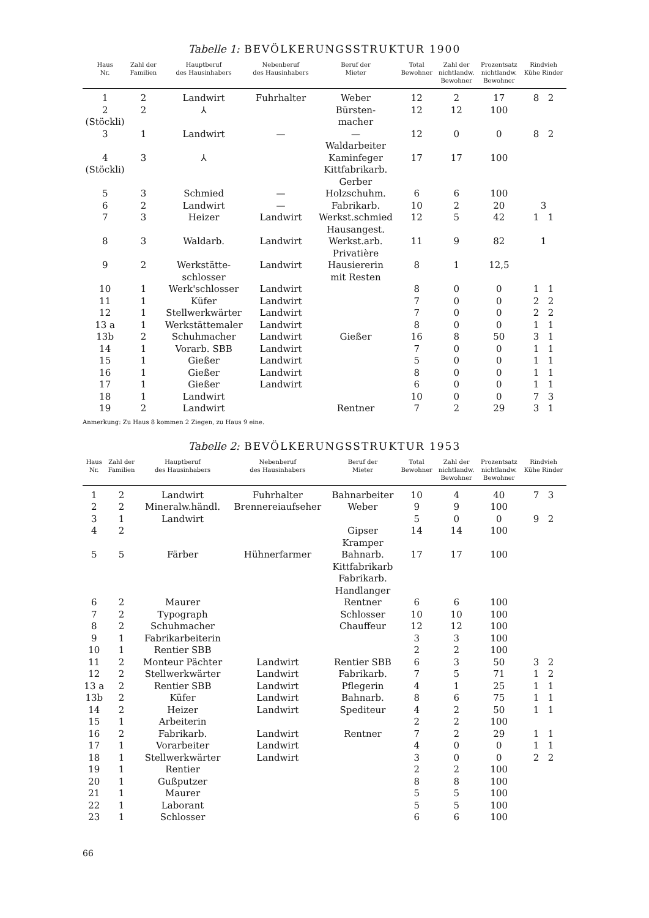Tabelle 1: BEVÖLKERUNGSSTRUKTUR 1900
| Haus Nr. | Zahl der Familien | Hauptberuf des Hausinhabers | Nebenberuf des Hausinhabers | Beruf der Mieter | Total Bewohner | Zahl der nichtlandw. Bewohner | Prozentsatz nichtlandw. Bewohner | Rindvieh Kühe Rinder |
| --- | --- | --- | --- | --- | --- | --- | --- | --- |
| 1 | 2 | Landwirt | Fuhrhalter | Weber | 12 | 2 | 17 | 8 2 |
| 2 (Stöckli) | 2 | ⅄ | | Bürsten- macher | 12 | 12 | 100 | |
| 3 | 1 | Landwirt | — | — Waldarbeiter | 12 | 0 | 0 | 8 2 |
| 4 (Stöckli) | 3 | ⅄ | | Kaminfeger Kittfabrikarb. Gerber | 17 | 17 | 100 | |
| 5 | 3 | Schmied | — | Holzschuhm. | 6 | 6 | 100 | |
| 6 | 2 | Landwirt | — | Fabrikarb. | 10 | 2 | 20 | 3 |
| 7 | 3 | Heizer | Landwirt | Werkst.schmied Hausangest. | 12 | 5 | 42 | 1 1 |
| 8 | 3 | Waldarb. | Landwirt | Werkst.arb. Privatière | 11 | 9 | 82 | 1 |
| 9 | 2 | Werkstätte- schlosser | Landwirt | Hausiererin mit Resten | 8 | 1 | 12,5 | |
| 10 | 1 | Werk'schlosser | Landwirt | | 8 | 0 | 0 | 1 1 |
| 11 | 1 | Küfer | Landwirt | | 7 | 0 | 0 | 2 2 |
| 12 | 1 | Stellwerkwärter | Landwirt | | 7 | 0 | 0 | 2 2 |
| 13 a | 1 | Werkstättemaler | Landwirt | | 8 | 0 | 0 | 1 1 |
| 13b | 2 | Schuhmacher | Landwirt | Gießer | 16 | 8 | 50 | 3 1 |
| 14 | 1 | Vorarb. SBB | Landwirt | | 7 | 0 | 0 | 1 1 |
| 15 | 1 | Gießer | Landwirt | | 5 | 0 | 0 | 1 1 |
| 16 | 1 | Gießer | Landwirt | | 8 | 0 | 0 | 1 1 |
| 17 | 1 | Gießer | Landwirt | | 6 | 0 | 0 | 1 1 |
| 18 | 1 | Landwirt | | | 10 | 0 | 0 | 7 3 |
| 19 | 2 | Landwirt | | Rentner | 7 | 2 | 29 | 3 1 |
Anmerkung: Zu Haus 8 kommen 2 Ziegen, zu Haus 9 eine.
Tabelle 2: BEVÖLKERUNGSSTRUKTUR 1953
| Haus Nr. | Zahl der Familien | Hauptberuf des Hausinhabers | Nebenberuf des Hausinhabers | Beruf der Mieter | Total Bewohner | Zahl der nichtlandw. Bewohner | Prozentsatz nichtlandw. Bewohner | Rindvieh Kühe Rinder |
| --- | --- | --- | --- | --- | --- | --- | --- | --- |
| 1 | 2 | Landwirt | Fuhrhalter | Bahnarbeiter | 10 | 4 | 40 | 7 3 |
| 2 | 2 | Mineralw.händl. | Brennereiaufseher | Weber | 9 | 9 | 100 | |
| 3 | 1 | Landwirt | | | 5 | 0 | 0 | 9 2 |
| 4 | 2 | | | Gipser Kramper | 14 | 14 | 100 | |
| 5 | 5 | Färber | Hühnerfarmer | Bahnarb. Kittfabrikarb Fabrikarb. Handlanger | 17 | 17 | 100 | |
| 6 | 2 | Maurer | | Rentner | 6 | 6 | 100 | |
| 7 | 2 | Typograph | | Schlosser | 10 | 10 | 100 | |
| 8 | 2 | Schuhmacher | | Chauffeur | 12 | 12 | 100 | |
| 9 | 1 | Fabrikarbeiterin | | | 3 | 3 | 100 | |
| 10 | 1 | Rentier SBB | | | 2 | 2 | 100 | |
| 11 | 2 | Monteur Pächter | Landwirt | Rentier SBB | 6 | 3 | 50 | 3 2 |
| 12 | 2 | Stellwerkwärter | Landwirt | Fabrikarb. | 7 | 5 | 71 | 1 2 |
| 13 a | 2 | Rentier SBB | Landwirt | Pflegerin | 4 | 1 | 25 | 1 1 |
| 13b | 2 | Küfer | Landwirt | Bahnarb. | 8 | 6 | 75 | 1 1 |
| 14 | 2 | Heizer | Landwirt | Spediteur | 4 | 2 | 50 | 1 1 |
| 15 | 1 | Arbeiterin | | | 2 | 2 | 100 | |
| 16 | 2 | Fabrikarb. | Landwirt | Rentner | 7 | 2 | 29 | 1 1 |
| 17 | 1 | Vorarbeiter | Landwirt | | 4 | 0 | 0 | 1 1 |
| 18 | 1 | Stellwerkwärter | Landwirt | | 3 | 0 | 0 | 2 2 |
| 19 | 1 | Rentier | | | 2 | 2 | 100 | |
| 20 | 1 | Gußputzer | | | 8 | 8 | 100 | |
| 21 | 1 | Maurer | | | 5 | 5 | 100 | |
| 22 | 1 | Laborant | | | 5 | 5 | 100 | |
| 23 | 1 | Schlosser | | | 6 | 6 | 100 | |
66